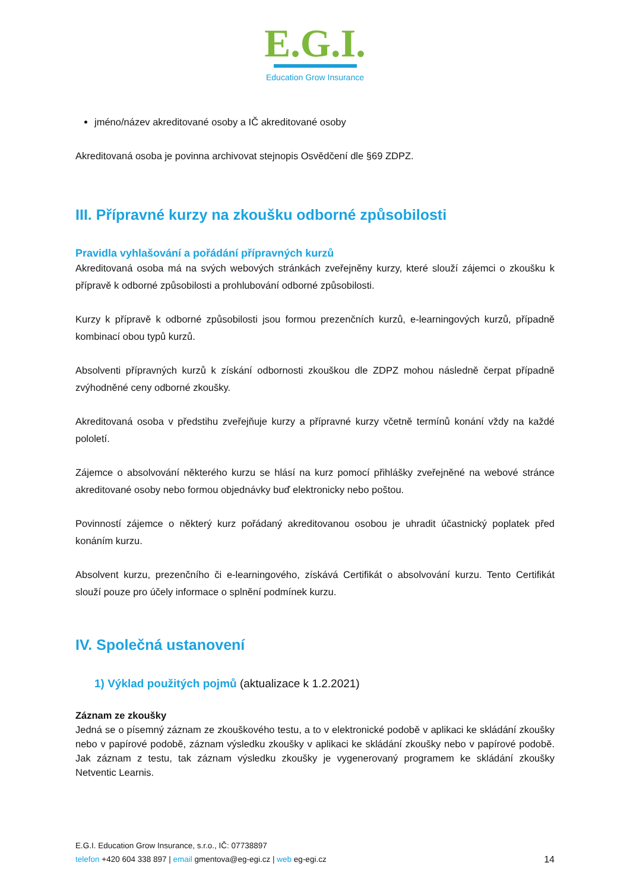E.G.I.
Education Grow Insurance
jméno/název akreditované osoby a IČ akreditované osoby
Akreditovaná osoba je povinna archivovat stejnopis Osvědčení dle §69 ZDPZ.
III. Přípravné kurzy na zkoušku odborné způsobilosti
Pravidla vyhlašování a pořádání přípravných kurzů
Akreditovaná osoba má na svých webových stránkách zveřejněny kurzy, které slouží zájemci o zkoušku k přípravě k odborné způsobilosti a prohlubování odborné způsobilosti.
Kurzy k přípravě k odborné způsobilosti jsou formou prezenčních kurzů, e-learningových kurzů, případně kombinací obou typů kurzů.
Absolventi přípravných kurzů k získání odbornosti zkouškou dle ZDPZ mohou následně čerpat případně zvýhodněné ceny odborné zkoušky.
Akreditovaná osoba v předstihu zveřejňuje kurzy a přípravné kurzy včetně termínů konání vždy na každé pololetí.
Zájemce o absolvování některého kurzu se hlásí na kurz pomocí přihlášky zveřejněné na webové stránce akreditované osoby nebo formou objednávky buď elektronicky nebo poštou.
Povinností zájemce o některý kurz pořádaný akreditovanou osobou je uhradit účastnický poplatek před konáním kurzu.
Absolvent kurzu, prezenčního či e-learningového, získává Certifikát o absolvování kurzu. Tento Certifikát slouží pouze pro účely informace o splnění podmínek kurzu.
IV. Společná ustanovení
1) Výklad použitých pojmů (aktualizace k 1.2.2021)
Záznam ze zkoušky
Jedná se o písemný záznam ze zkouškového testu, a to v elektronické podobě v aplikaci ke skládání zkoušky nebo v papírové podobě, záznam výsledku zkoušky v aplikaci ke skládání zkoušky nebo v papírové podobě. Jak záznam z testu, tak záznam výsledku zkoušky je vygenerovaný programem ke skládání zkoušky Netventic Learnis.
E.G.I. Education Grow Insurance, s.r.o., IČ: 07738897
telefon +420 604 338 897 | email gmentova@eg-egi.cz | web eg-egi.cz 14